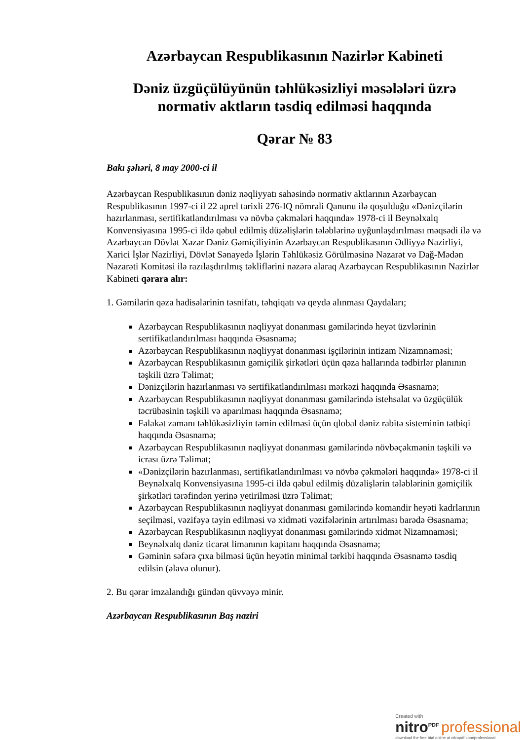Azərbaycan Respublikasının Nazirlər Kabineti
Dəniz üzgüçülüyünün təhlükəsizliyi məsələləri üzrə normativ aktların təsdiq edilməsi haqqında
Qərar № 83
Bakı şəhəri, 8 may 2000-ci il
Azərbaycan Respublikasının dəniz nəqliyyatı sahəsində normativ aktlarının Azərbaycan Respublikasının 1997-ci il 22 aprel tarixli 276-IQ nömrəli Qanunu ilə qoşulduğu «Dənizçilərin hazırlanması, sertifikatlandırılması və növbə çəkmələri haqqında» 1978-ci il Beynəlxalq Konvensiyasına 1995-ci ildə qəbul edilmiş düzəlişlərin tələblərinə uyğunlaşdırılması məqsədi ilə və Azərbaycan Dövlət Xəzər Dəniz Gəmiçiliyinin Azərbaycan Respublikasının Ədliyyə Nazirliyi, Xarici İşlər Nazirliyi, Dövlət Sənayedə İşlərin Təhlükəsiz Görülməsinə Nəzarət və Dağ-Mədən Nəzarəti Komitəsi ilə razılaşdırılmış təkliflərini nəzərə alaraq Azərbaycan Respublikasının Nazirlər Kabineti qərara alır:
1. Gəmilərin qəza hadisələrinin təsnifatı, təhqiqatı və qeydə alınması Qaydaları;
Azərbaycan Respublikasının nəqliyyat donanması gəmilərində heyət üzvlərinin sertifikatlandırılması haqqında Əsasnamə;
Azərbaycan Respublikasının nəqliyyat donanması işçilərinin intizam Nizamnaməsi;
Azərbaycan Respublikasının gəmiçilik şirkətləri üçün qəza hallarında tədbirlər planının təşkili üzrə Təlimat;
Dənizçilərin hazırlanması və sertifikatlandırılması mərkəzi haqqında Əsasnamə;
Azərbaycan Respublikasının nəqliyyat donanması gəmilərində istehsalat və üzgüçülük təcrübəsinin təşkili və aparılması haqqında Əsasnamə;
Fəlakət zamanı təhlükəsizliyin təmin edilməsi üçün qlobal dəniz rabitə sisteminin tətbiqi haqqında Əsasnamə;
Azərbaycan Respublikasının nəqliyyat donanması gəmilərində növbəçəkmənin təşkili və icrası üzrə Təlimat;
«Dənizçilərin hazırlanması, sertifikatlandırılması və növbə çəkmələri haqqında» 1978-ci il Beynəlxalq Konvensiyasına 1995-ci ildə qəbul edilmiş düzəlişlərin tələblərinin gəmiçilik şirkətləri tərəfindən yerinə yetirilməsi üzrə Təlimat;
Azərbaycan Respublikasının nəqliyyat donanması gəmilərində komandir heyəti kadrlarının seçilməsi, vəzifəyə təyin edilməsi və xidməti vəzifələrinin artırılması barədə Əsasnamə;
Azərbaycan Respublikasının nəqliyyat donanması gəmilərində xidmət Nizamnaməsi;
Beynəlxalq dəniz ticarət limanının kapitanı haqqında Əsasnamə;
Gəminin səfərə çıxa bilməsi üçün heyətin minimal tərkibi haqqında Əsasnamə təsdiq edilsin (əlavə olunur).
2. Bu qərar imzalandığı gündən qüvvəyə minir.
Azərbaycan Respublikasının Baş naziri
Created with
nitro<sup>PDF</sup> professional
download the free trial online at nitropdf.com/professional